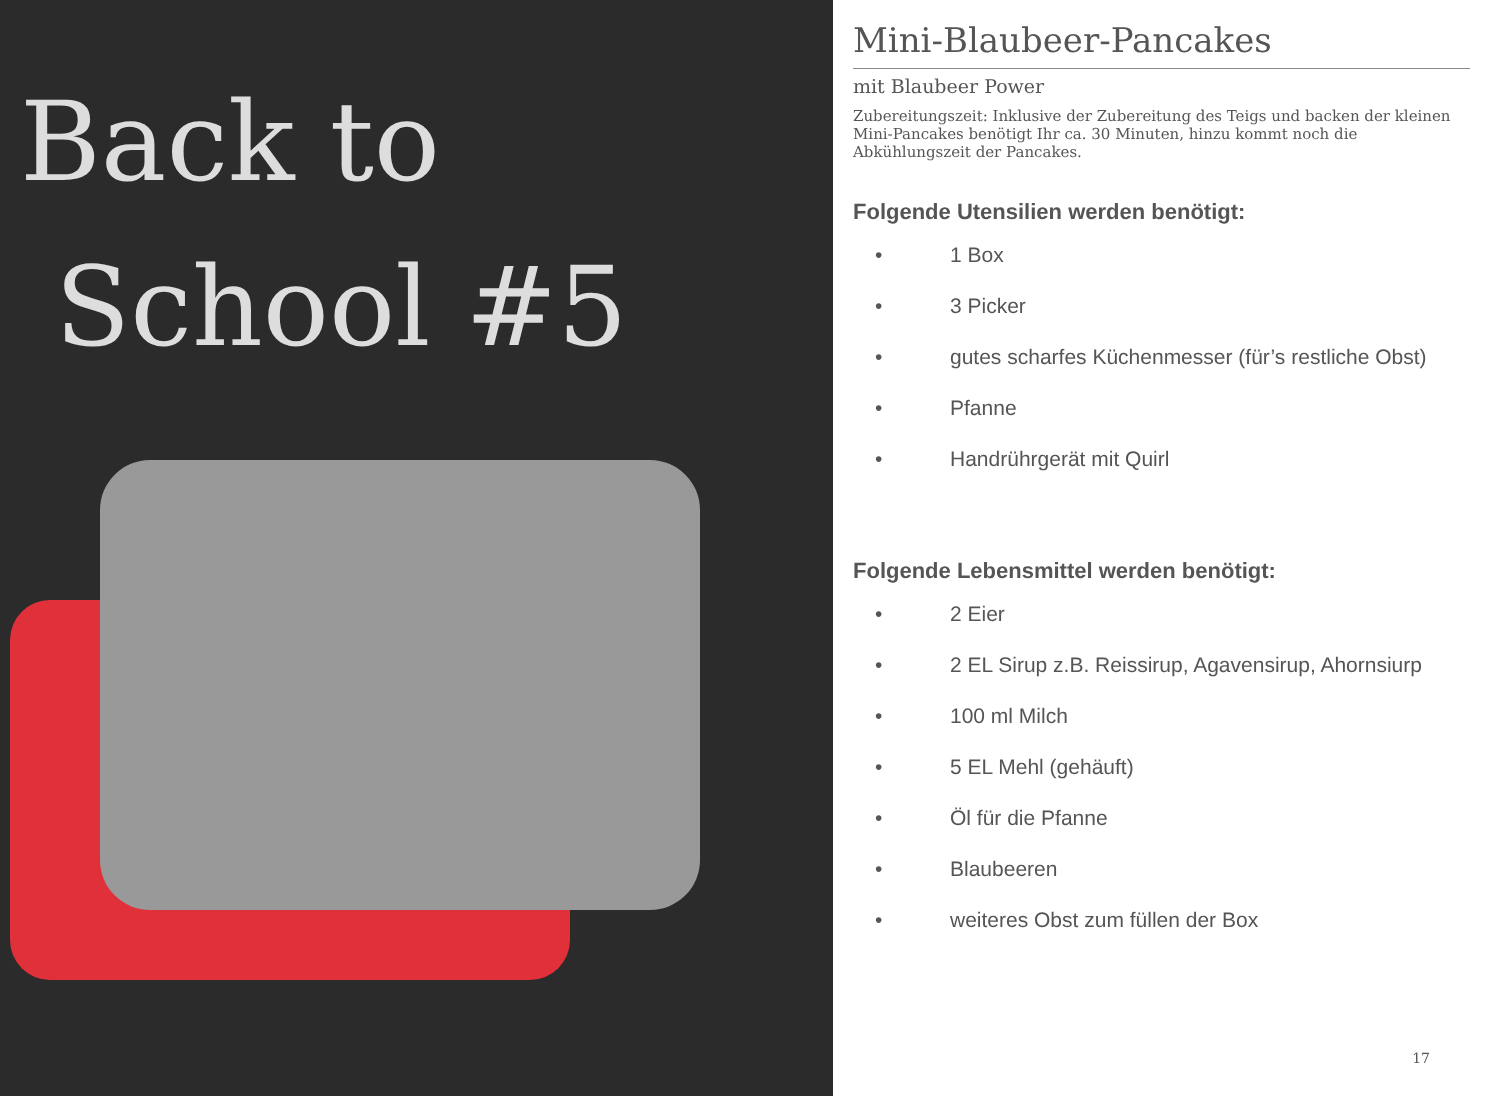Back to
School #5
Mini-Blaubeer-Pancakes
mit Blaubeer Power
Zubereitungszeit: Inklusive der Zubereitung des Teigs und backen der kleinen Mini-Pancakes benötigt Ihr ca. 30 Minuten, hinzu kommt noch die Abkühlungszeit der Pancakes.
Folgende Utensilien werden benötigt:
• 1 Box
• 3 Picker
• gutes scharfes Küchenmesser (für’s restliche Obst)
• Pfanne
• Handrührgerät mit Quirl
Folgende Lebensmittel werden benötigt:
• 2 Eier
• 2 EL Sirup z.B. Reissirup, Agavensirup, Ahornsiurp
• 100 ml Milch
• 5 EL Mehl (gehäuft)
• Öl für die Pfanne
• Blaubeeren
• weiteres Obst zum füllen der Box
17